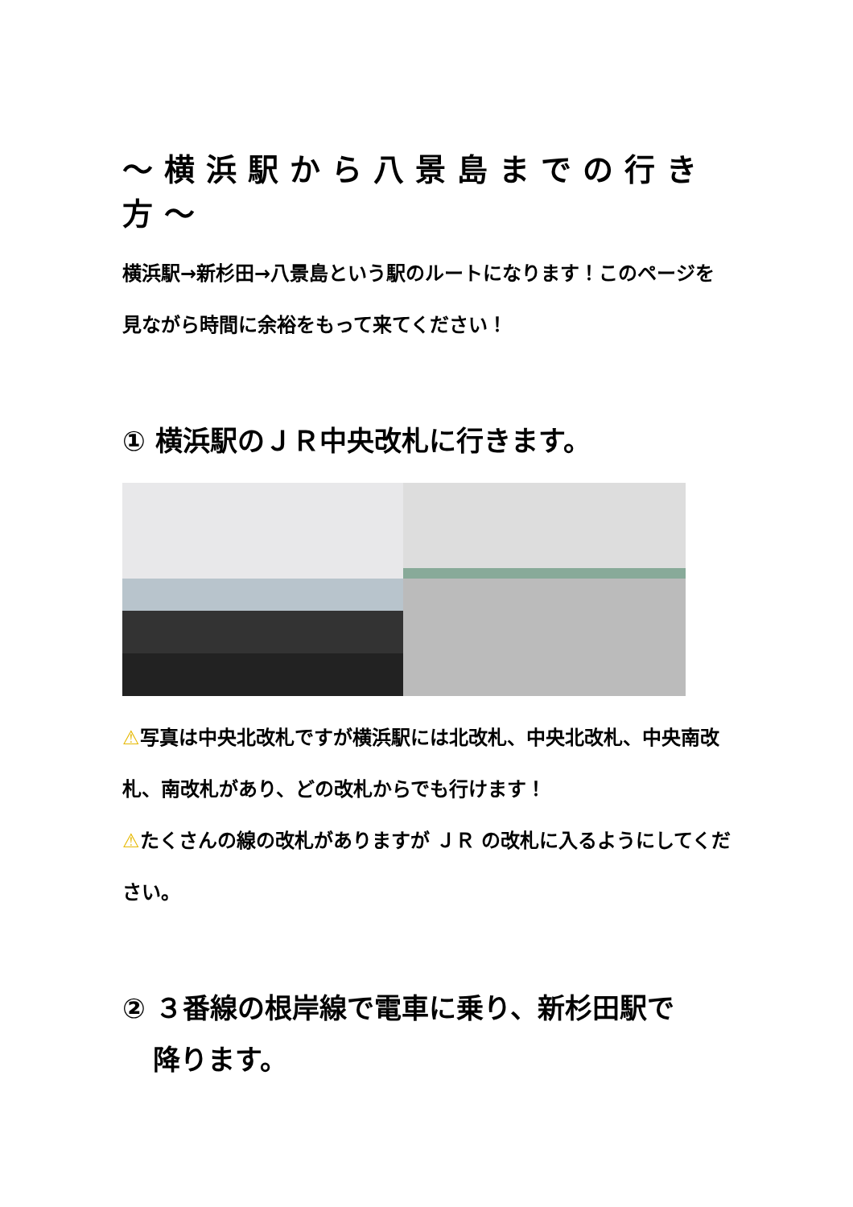～横浜駅から八景島までの行き方～
横浜駅→新杉田→八景島という駅のルートになります！このページを見ながら時間に余裕をもって来てください！
① 横浜駅のＪＲ中央改札に行きます。
⚠写真は中央北改札ですが横浜駅には北改札、中央北改札、中央南改札、南改札があり、どの改札からでも行けます！
⚠たくさんの線の改札がありますが ＪＲ の改札に入るようにしてください。
② ３番線の根岸線で電車に乗り、新杉田駅で
降ります。